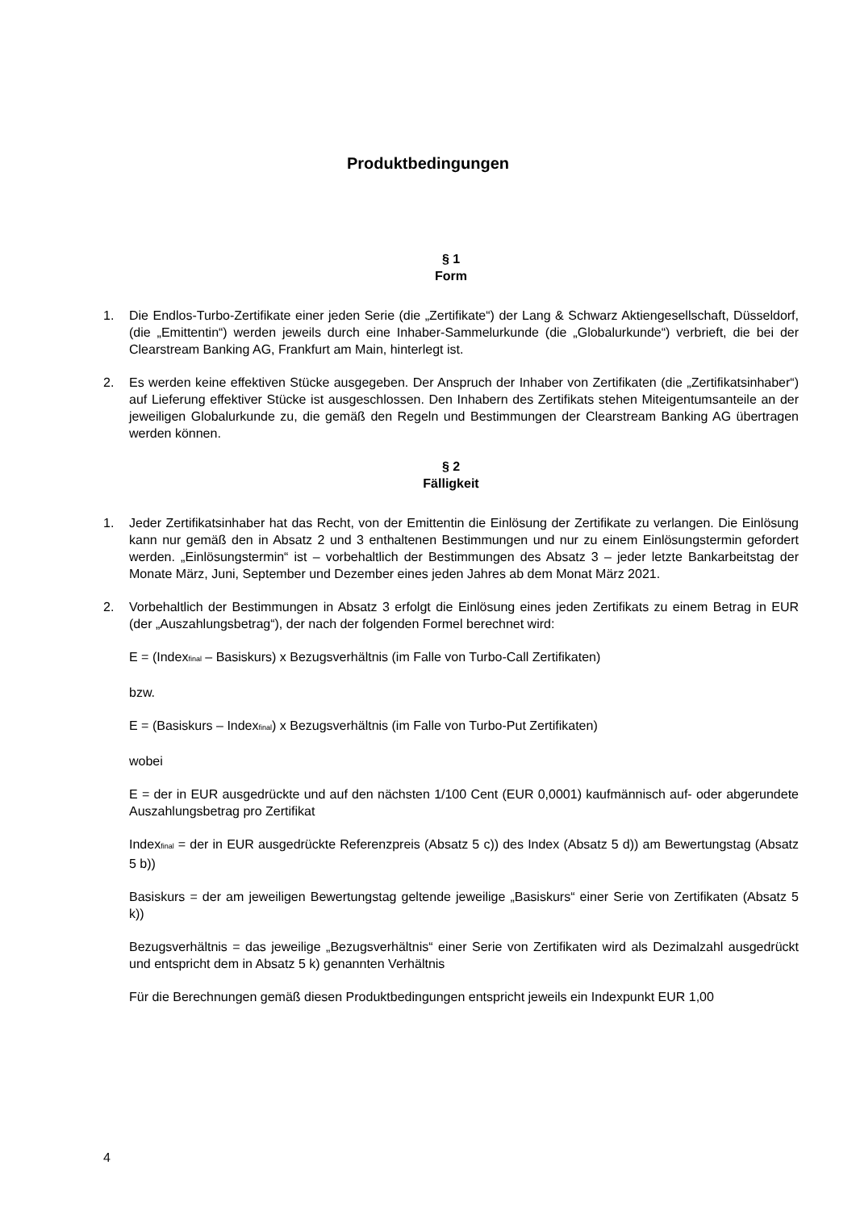Produktbedingungen
§ 1
Form
1. Die Endlos-Turbo-Zertifikate einer jeden Serie (die „Zertifikate“) der Lang & Schwarz Aktiengesellschaft, Düsseldorf, (die „Emittentin“) werden jeweils durch eine Inhaber-Sammelurkunde (die „Globalurkunde“) verbrieft, die bei der Clearstream Banking AG, Frankfurt am Main, hinterlegt ist.
2. Es werden keine effektiven Stücke ausgegeben. Der Anspruch der Inhaber von Zertifikaten (die „Zertifikatsinhaber“) auf Lieferung effektiver Stücke ist ausgeschlossen. Den Inhabern des Zertifikats stehen Miteigentumsanteile an der jeweiligen Globalurkunde zu, die gemäß den Regeln und Bestimmungen der Clearstream Banking AG übertragen werden können.
§ 2
Fälligkeit
1. Jeder Zertifikatsinhaber hat das Recht, von der Emittentin die Einlösung der Zertifikate zu verlangen. Die Einlösung kann nur gemäß den in Absatz 2 und 3 enthaltenen Bestimmungen und nur zu einem Einlösungstermin gefordert werden. „Einlösungstermin“ ist – vorbehaltlich der Bestimmungen des Absatz 3 – jeder letzte Bankarbeitstag der Monate März, Juni, September und Dezember eines jeden Jahres ab dem Monat März 2021.
2. Vorbehaltlich der Bestimmungen in Absatz 3 erfolgt die Einlösung eines jeden Zertifikats zu einem Betrag in EUR (der „Auszahlungsbetrag“), der nach der folgenden Formel berechnet wird:
E = (Index<sub>final</sub> – Basiskurs) x Bezugsverhältnis (im Falle von Turbo-Call Zertifikaten)
bzw.
E = (Basiskurs – Index<sub>final</sub>) x Bezugsverhältnis (im Falle von Turbo-Put Zertifikaten)
wobei
E = der in EUR ausgedrückte und auf den nächsten 1/100 Cent (EUR 0,0001) kaufmännisch auf- oder abgerundete Auszahlungsbetrag pro Zertifikat
Index<sub>final</sub> = der in EUR ausgedrückte Referenzpreis (Absatz 5 c)) des Index (Absatz 5 d)) am Bewertungstag (Absatz 5 b))
Basiskurs = der am jeweiligen Bewertungstag geltende jeweilige „Basiskurs“ einer Serie von Zertifikaten (Absatz 5 k))
Bezugsverhältnis = das jeweilige „Bezugsverhältnis“ einer Serie von Zertifikaten wird als Dezimalzahl ausgedrückt und entspricht dem in Absatz 5 k) genannten Verhältnis
Für die Berechnungen gemäß diesen Produktbedingungen entspricht jeweils ein Indexpunkt EUR 1,00
4